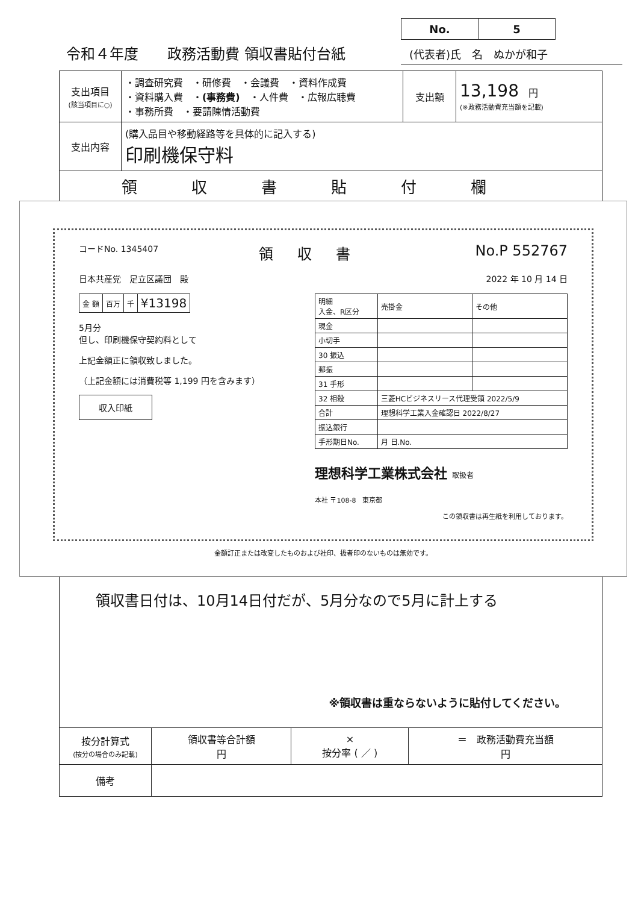令和４年度　　政務活動費 領収書貼付台紙
| No. | 5 |
(代表者)氏　名　ぬかが和子
| 支出項目 (該当項目に○) | ・調査研究費 ・研修費 ・会議費 ・資料作成費 ・資料購入費 ・ (事務費) ・人件費 ・広報広聴費 ・事務所費 ・要請陳情活動費 | 支出額 | 13,198 円 (※政務活動費充当額を記載) |
| 支出内容 | (購入品目や移動経路等を具体的に記入する) 印刷機保守料 | | |
| 領収書貼付欄 | | | |
コードNo. 1345407 領収書 No.P 552767
日本共産党　足立区議団　殿 2022 年 10 月 14 日
| 金 額 | 百万 | 千 | ¥13198 |
5月分
但し、印刷機保守契約料として
上記金額正に領収致しました。
（上記金額には消費税等 1,199 円を含みます）
収入印紙
| 明細 入金、R区分 | 売掛金 | その他 |
| 現金 | | |
| 小切手 | | |
| 30 振込 | | |
| 郵振 | | |
| 31 手形 | | |
| 32 相殺 | 三菱HCビジネスリース代理受領 2022/5/9 | |
| 合計 | 理想科学工業入金確認日 2022/8/27 | |
| 振込銀行 | | |
| 手形期日No. | 月 日.No. | |
理想科学工業株式会社 取扱者
本社 〒108-8　東京都
この領収書は再生紙を利用しております。
金額訂正または改変したものおよび社印、扱者印のないものは無効です。
領収書日付は、10月14日付だが、5月分なので5月に計上する
※領収書は重ならないように貼付してください。
| 按分計算式 (按分の場合のみ記載) | 領収書等合計額 円 | × 按分率 ( ／ ) | ＝ 政務活動費充当額 円 |
| 備考 | | | |